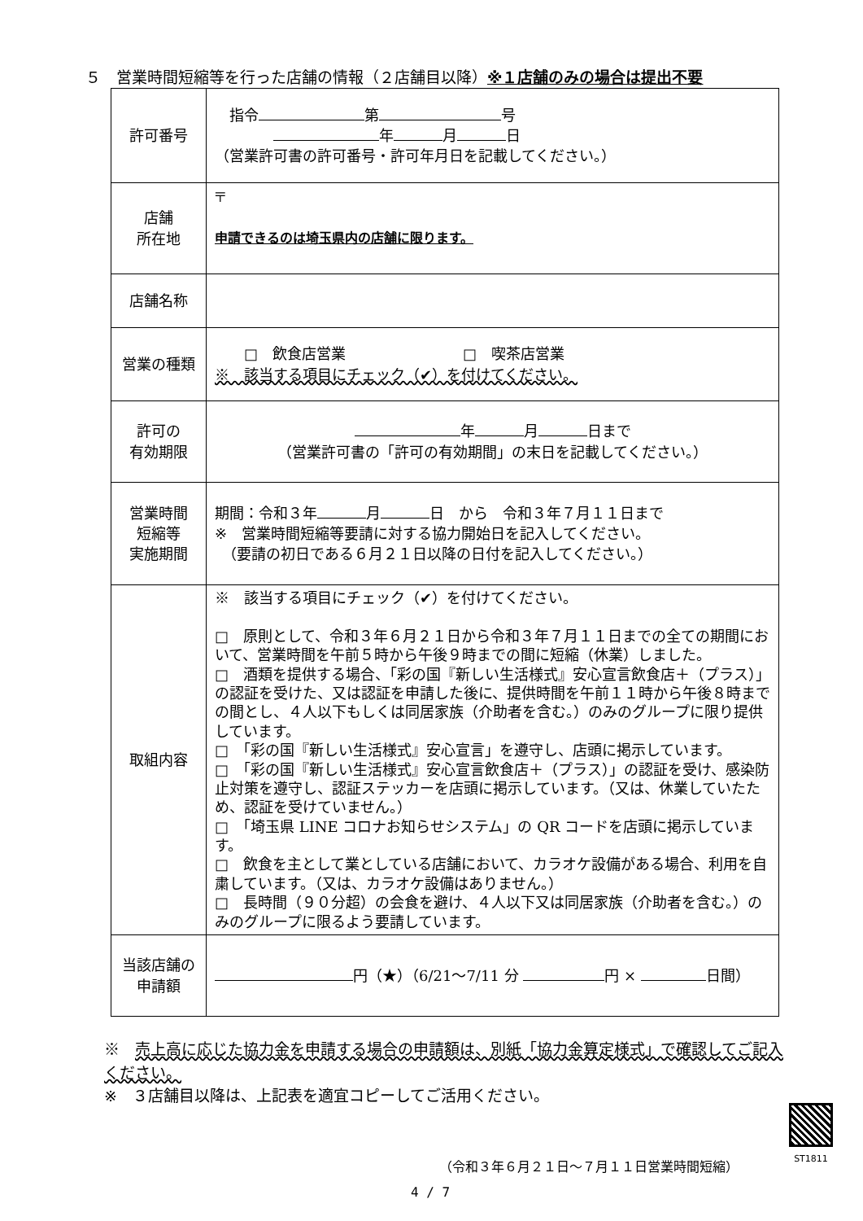５　営業時間短縮等を行った店舗の情報（２店舗目以降）※１店舗のみの場合は提出不要
| 許可番号 | 指令 第 号 年 月 日 （営業許可書の許可番号・許可年月日を記載してください。） |
| 店舗 所在地 | 〒 申請できるのは埼玉県内の店舗に限ります。 |
| 店舗名称 | |
| 営業の種類 | □ 飲食店営業 □ 喫茶店営業 ※ 該当する項目にチェック（✔）を付けてください。 |
| 許可の 有効期限 | 年 月 日まで （営業許可書の「許可の有効期間」の末日を記載してください。） |
| 営業時間 短縮等 実施期間 | 期間：令和３年 月 日 から 令和３年７月１１日まで ※ 営業時間短縮等要請に対する協力開始日を記入してください。 （要請の初日である６月２１日以降の日付を記入してください。） |
| 取組内容 | ※ 該当する項目にチェック（✔）を付けてください。 □ 原則として、令和３年６月２１日から令和３年７月１１日までの全ての期間において、営業時間を午前５時から午後９時までの間に短縮（休業）しました。 □ 酒類を提供する場合、「彩の国『新しい生活様式』安心宣言飲食店＋（プラス）」の認証を受けた、又は認証を申請した後に、提供時間を午前１１時から午後８時までの間とし、４人以下もしくは同居家族（介助者を含む。）のみのグループに限り提供しています。 □ 「彩の国『新しい生活様式』安心宣言」を遵守し、店頭に掲示しています。 □ 「彩の国『新しい生活様式』安心宣言飲食店＋（プラス）」の認証を受け、感染防止対策を遵守し、認証ステッカーを店頭に掲示しています。（又は、休業していたため、認証を受けていません。） □ 「埼玉県 LINE コロナお知らせシステム」の QR コードを店頭に掲示しています。 □ 飲食を主として業としている店舗において、カラオケ設備がある場合、利用を自粛しています。（又は、カラオケ設備はありません。） □ 長時間（９０分超）の会食を避け、４人以下又は同居家族（介助者を含む。）のみのグループに限るよう要請しています。 |
| 当該店舗の 申請額 | 円（★）（6/21～7/11 分 円 × 日間） |
※　売上高に応じた協力金を申請する場合の申請額は、別紙「協力金算定様式」で確認してご記入ください。
※　３店舗目以降は、上記表を適宜コピーしてご活用ください。
ST1811
（令和３年６月２１日～７月１１日営業時間短縮）
4 / 7